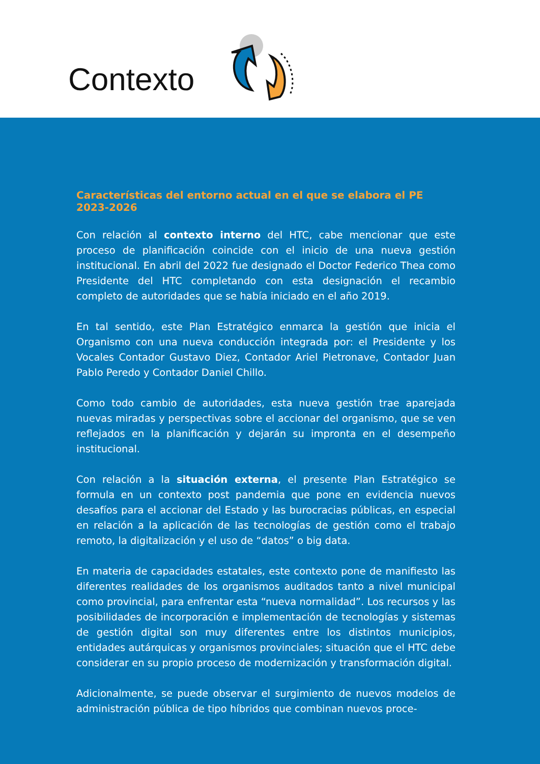Contexto
Características del entorno actual en el que se elabora el PE 2023-2026
Con relación al contexto interno del HTC, cabe mencionar que este proceso de planificación coincide con el inicio de una nueva gestión institucional. En abril del 2022 fue designado el Doctor Federico Thea como Presidente del HTC completando con esta designación el recambio completo de autoridades que se había iniciado en el año 2019.
En tal sentido, este Plan Estratégico enmarca la gestión que inicia el Organismo con una nueva conducción integrada por: el Presidente y los Vocales Contador Gustavo Diez, Contador Ariel Pietronave, Contador Juan Pablo Peredo y Contador Daniel Chillo.
Como todo cambio de autoridades, esta nueva gestión trae aparejada nuevas miradas y perspectivas sobre el accionar del organismo, que se ven reflejados en la planificación y dejarán su impronta en el desempeño institucional.
Con relación a la situación externa, el presente Plan Estratégico se formula en un contexto post pandemia que pone en evidencia nuevos desafíos para el accionar del Estado y las burocracias públicas, en especial en relación a la aplicación de las tecnologías de gestión como el trabajo remoto, la digitalización y el uso de “datos” o big data.
En materia de capacidades estatales, este contexto pone de manifiesto las diferentes realidades de los organismos auditados tanto a nivel municipal como provincial, para enfrentar esta “nueva normalidad”. Los recursos y las posibilidades de incorporación e implementación de tecnologías y sistemas de gestión digital son muy diferentes entre los distintos municipios, entidades autárquicas y organismos provinciales; situación que el HTC debe considerar en su propio proceso de modernización y transformación digital.
Adicionalmente, se puede observar el surgimiento de nuevos modelos de administración pública de tipo híbridos que combinan nuevos proce-